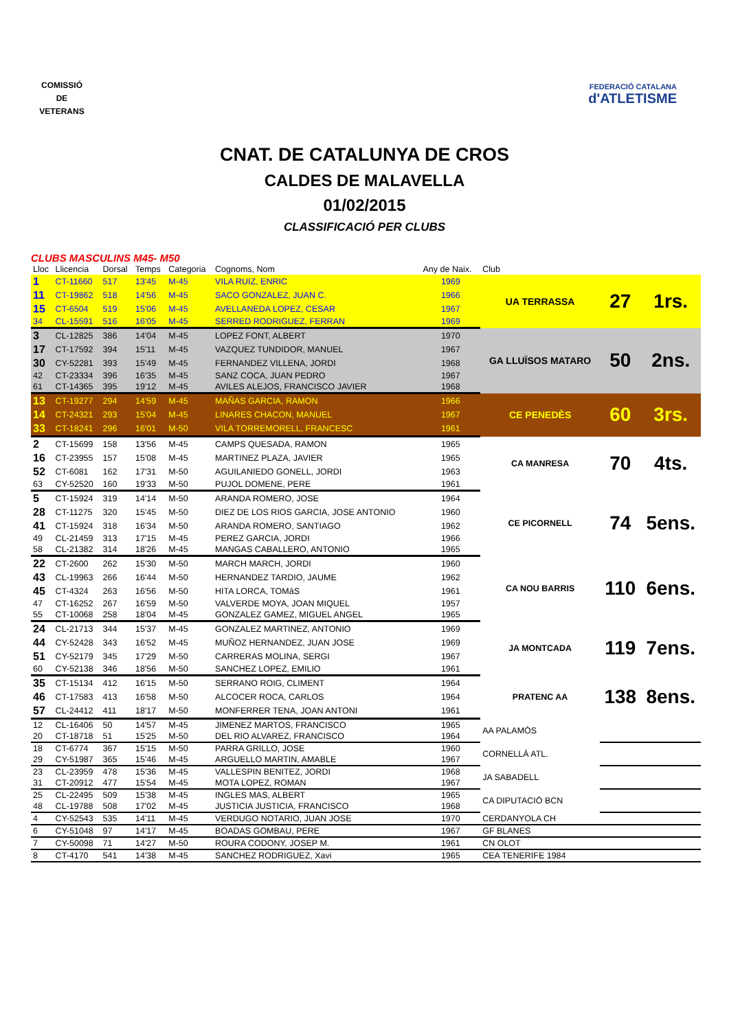COMISSIÓ
DE
VETERANS
FEDERACIÓ CATALANA
d'ATLETISME
CNAT. DE CATALUNYA DE CROS
CALDES DE MALAVELLA
01/02/2015
CLASSIFICACIÓ PER CLUBS
CLUBS MASCULINS M45- M50
| Lloc | Llicencia | Dorsal | Temps | Categoria | Cognoms, Nom | Any de Naix. | Club | | |
| --- | --- | --- | --- | --- | --- | --- | --- | --- | --- |
| 1 | CT-11660 | 517 | 13'45 | M-45 | VILA RUIZ, ENRIC | 1969 | UA TERRASSA | 27 | 1rs. |
| 11 | CT-19862 | 518 | 14'56 | M-45 | SACO GONZALEZ, JUAN C. | 1966 | | | |
| 15 | CT-6504 | 519 | 15'06 | M-45 | AVELLANEDA LOPEZ, CESAR | 1967 | | | |
| 34 | CL-15591 | 516 | 16'05 | M-45 | SERRED RODRIGUEZ, FERRAN | 1969 | | | |
| 3 | CL-12825 | 386 | 14'04 | M-45 | LOPEZ FONT, ALBERT | 1970 | GA LLUÏSOS MATARO | 50 | 2ns. |
| 17 | CT-17592 | 394 | 15'11 | M-45 | VAZQUEZ TUNDIDOR, MANUEL | 1967 | | | |
| 30 | CY-52281 | 393 | 15'49 | M-45 | FERNANDEZ VILLENA, JORDI | 1968 | | | |
| 42 | CT-23334 | 396 | 16'35 | M-45 | SANZ COCA, JUAN PEDRO | 1967 | | | |
| 61 | CT-14365 | 395 | 19'12 | M-45 | AVILES ALEJOS, FRANCISCO JAVIER | 1968 | | | |
| 13 | CT-19277 | 294 | 14'59 | M-45 | MAÑAS GARCIA, RAMON | 1966 | CE PENEDÈS | 60 | 3rs. |
| 14 | CT-24321 | 293 | 15'04 | M-45 | LINARES CHACON, MANUEL | 1967 | | | |
| 33 | CT-18241 | 296 | 16'01 | M-50 | VILA TORREMORELL, FRANCESC | 1961 | | | |
| 2 | CT-15699 | 158 | 13'56 | M-45 | CAMPS QUESADA, RAMON | 1965 | CA MANRESA | 70 | 4ts. |
| 16 | CT-23955 | 157 | 15'08 | M-45 | MARTINEZ PLAZA, JAVIER | 1965 | | | |
| 52 | CT-6081 | 162 | 17'31 | M-50 | AGUILANIEDO GONELL, JORDI | 1963 | | | |
| 63 | CY-52520 | 160 | 19'33 | M-50 | PUJOL DOMENE, PERE | 1961 | | | |
| 5 | CT-15924 | 319 | 14'14 | M-50 | ARANDA ROMERO, JOSE | 1964 | CE PICORNELL | 74 | 5ens. |
| 28 | CT-11275 | 320 | 15'45 | M-50 | DIEZ DE LOS RIOS GARCIA, JOSE ANTONIO | 1960 | | | |
| 41 | CT-15924 | 318 | 16'34 | M-50 | ARANDA ROMERO, SANTIAGO | 1962 | | | |
| 49 | CL-21459 | 313 | 17'15 | M-45 | PEREZ GARCIA, JORDI | 1966 | | | |
| 58 | CL-21382 | 314 | 18'26 | M-45 | MANGAS CABALLERO, ANTONIO | 1965 | | | |
| 22 | CT-2600 | 262 | 15'30 | M-50 | MARCH MARCH, JORDI | 1960 | CA NOU BARRIS | 110 | 6ens. |
| 43 | CL-19963 | 266 | 16'44 | M-50 | HERNANDEZ TARDIO, JAUME | 1962 | | | |
| 45 | CT-4324 | 263 | 16'56 | M-50 | HITA LORCA, TOMáS | 1961 | | | |
| 47 | CT-16252 | 267 | 16'59 | M-50 | VALVERDE MOYA, JOAN MIQUEL | 1957 | | | |
| 55 | CT-10068 | 258 | 18'04 | M-45 | GONZALEZ GAMEZ, MIGUEL ANGEL | 1965 | | | |
| 24 | CL-21713 | 344 | 15'37 | M-45 | GONZALEZ MARTINEZ, ANTONIO | 1969 | JA MONTCADA | 119 | 7ens. |
| 44 | CY-52428 | 343 | 16'52 | M-45 | MUÑOZ HERNANDEZ, JUAN JOSE | 1969 | | | |
| 51 | CY-52179 | 345 | 17'29 | M-50 | CARRERAS MOLINA, SERGI | 1967 | | | |
| 60 | CY-52138 | 346 | 18'56 | M-50 | SANCHEZ LOPEZ, EMILIO | 1961 | | | |
| 35 | CT-15134 | 412 | 16'15 | M-50 | SERRANO ROIG, CLIMENT | 1964 | PRATENC AA | 138 | 8ens. |
| 46 | CT-17583 | 413 | 16'58 | M-50 | ALCOCER ROCA, CARLOS | 1964 | | | |
| 57 | CL-24412 | 411 | 18'17 | M-50 | MONFERRER TENA, JOAN ANTONI | 1961 | | | |
| 12 | CL-16406 | 50 | 14'57 | M-45 | JIMENEZ MARTOS, FRANCISCO | 1965 | AA PALAMÓS | | |
| 20 | CT-18718 | 51 | 15'25 | M-50 | DEL RIO ALVAREZ, FRANCISCO | 1964 | | | |
| 18 | CT-6774 | 367 | 15'15 | M-50 | PARRA GRILLO, JOSE | 1960 | CORNELLÀ ATL. | | |
| 29 | CY-51987 | 365 | 15'46 | M-45 | ARGUELLO MARTIN, AMABLE | 1967 | | | |
| 23 | CL-23959 | 478 | 15'36 | M-45 | VALLESPIN BENITEZ, JORDI | 1968 | JA SABADELL | | |
| 31 | CT-20912 | 477 | 15'54 | M-45 | MOTA LOPEZ, ROMAN | 1967 | | | |
| 25 | CL-22495 | 509 | 15'38 | M-45 | INGLES MAS, ALBERT | 1965 | CA DIPUTACIÓ BCN | | |
| 48 | CL-19788 | 508 | 17'02 | M-45 | JUSTICIA JUSTICIA, FRANCISCO | 1968 | | | |
| 4 | CY-52543 | 535 | 14'11 | M-45 | VERDUGO NOTARIO, JUAN JOSE | 1970 | CERDANYOLA CH | | |
| 6 | CY-51048 | 97 | 14'17 | M-45 | BOADAS GOMBAU, PERE | 1967 | GF BLANES | | |
| 7 | CY-50098 | 71 | 14'27 | M-50 | ROURA CODONY, JOSEP M. | 1961 | CN OLOT | | |
| 8 | CT-4170 | 541 | 14'38 | M-45 | SANCHEZ RODRIGUEZ, Xavi | 1965 | CEA TENERIFE 1984 | | |